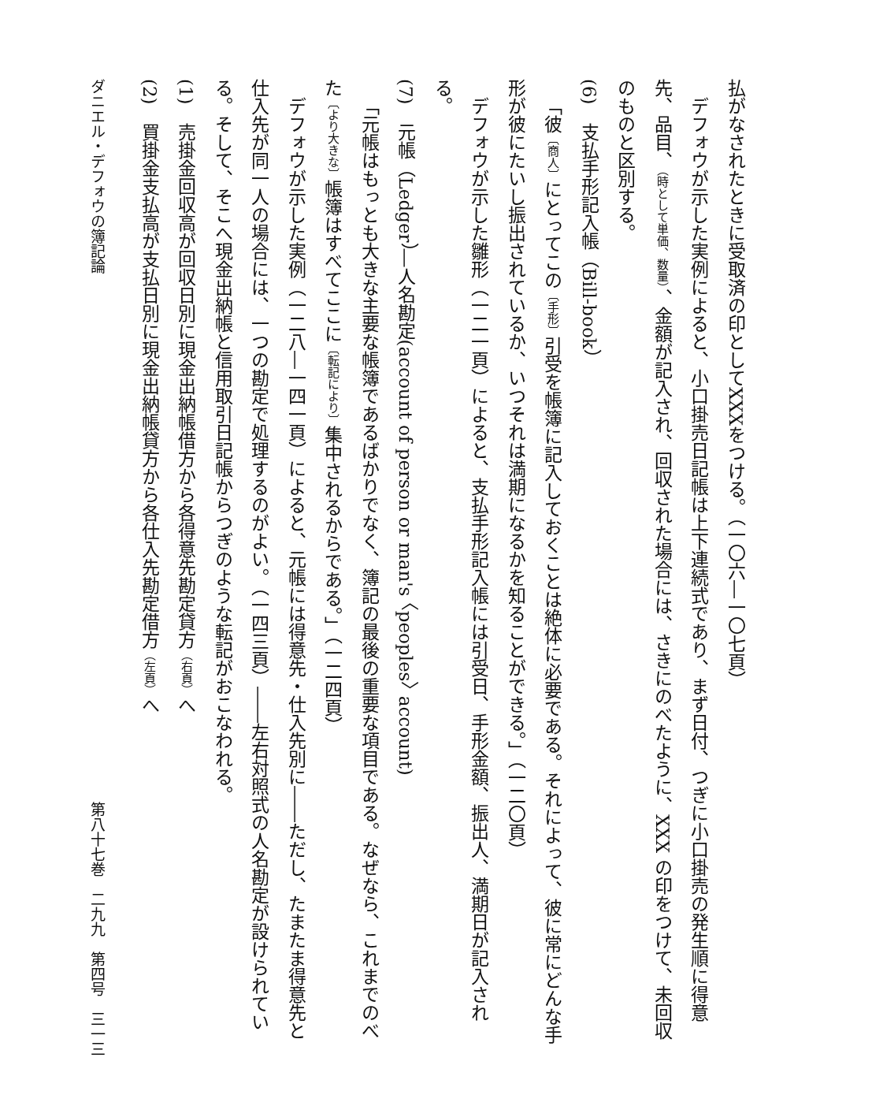払がなされたときに受取済の印としてXXXをつける。（一〇六―一〇七頁）
デフォウが示した実例によると、小口掛売日記帳は上下連続式であり、まず日付、つぎに小口掛売の発生順に得意先、品目、（時として単価、数量）、金額が記入され、回収された場合には、さきにのべたように、XXX の印をつけて、未回収のものと区別する。
(6)　支払手形記入帳（Bill-book）
「彼〔商人〕にとってこの〔手形〕引受を帳簿に記入しておくことは絶体に必要である。それによって、彼に常にどんな手形が彼にたいし振出されているか、いつそれは満期になるかを知ることができる。」（一二〇頁）
デフォウが示した雛形（一二一頁）によると、支払手形記入帳には引受日、手形金額、振出人、満期日が記入される。
(7)　元帳（Ledger）―人名勘定(account of person or man's 〈peoples〉 account)
「元帳はもっとも大きな主要な帳簿であるばかりでなく、簿記の最後の重要な項目である。なぜなら、これまでのべた〔より大きな〕帳簿はすべてここに〔転記により〕集中されるからである。」（一二四頁）
デフォウが示した実例（一二八―一四一頁）によると、元帳には得意先・仕入先別に――ただし、たまたま得意先と仕入先が同一人の場合には、一つの勘定で処理するのがよい。（一四三頁）――左右対照式の人名勘定が設けられている。そして、そこへ現金出納帳と信用取引日記帳からつぎのような転記がおこなわれる。
(1)　売掛金回収高が回収日別に現金出納帳借方から各得意先勘定貸方（右頁）へ
(2)　買掛金支払高が支払日別に現金出納帳貸方から各仕入先勘定借方（左頁）へ
ダニエル・デフォウの簿記論 第八十七巻　二九九　第四号　三一三